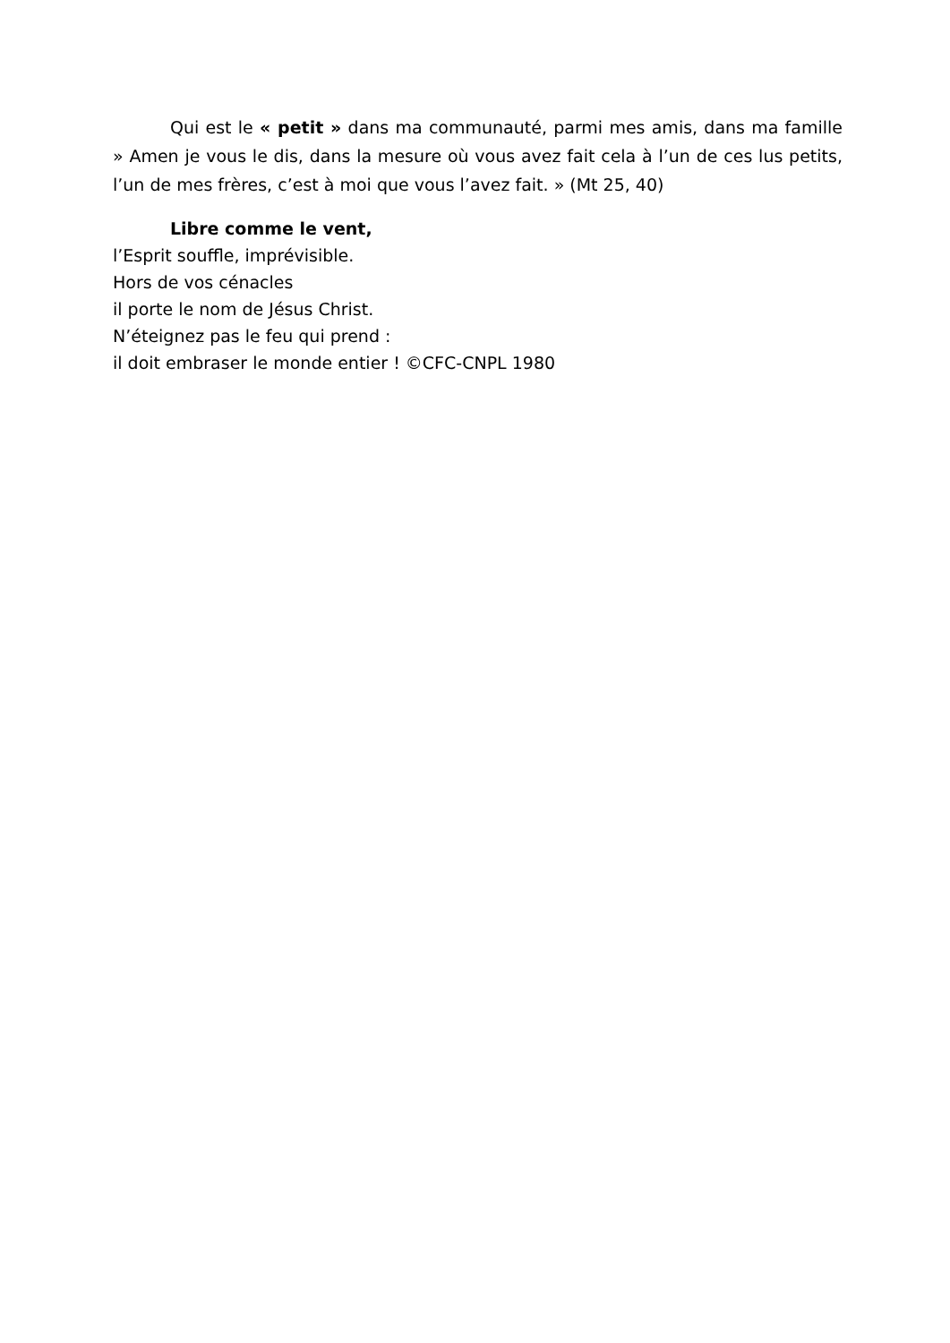Qui est le « petit » dans ma communauté, parmi mes amis, dans ma famille » Amen je vous le dis, dans la mesure où vous avez fait cela à l’un de ces lus petits, l’un de mes frères, c’est à moi que vous l’avez fait. » (Mt 25, 40)
Libre comme le vent,
l’Esprit souffle, imprévisible.
Hors de vos cénacles
il porte le nom de Jésus Christ.
N’éteignez pas le feu qui prend :
il doit embraser le monde entier ! ©CFC-CNPL 1980